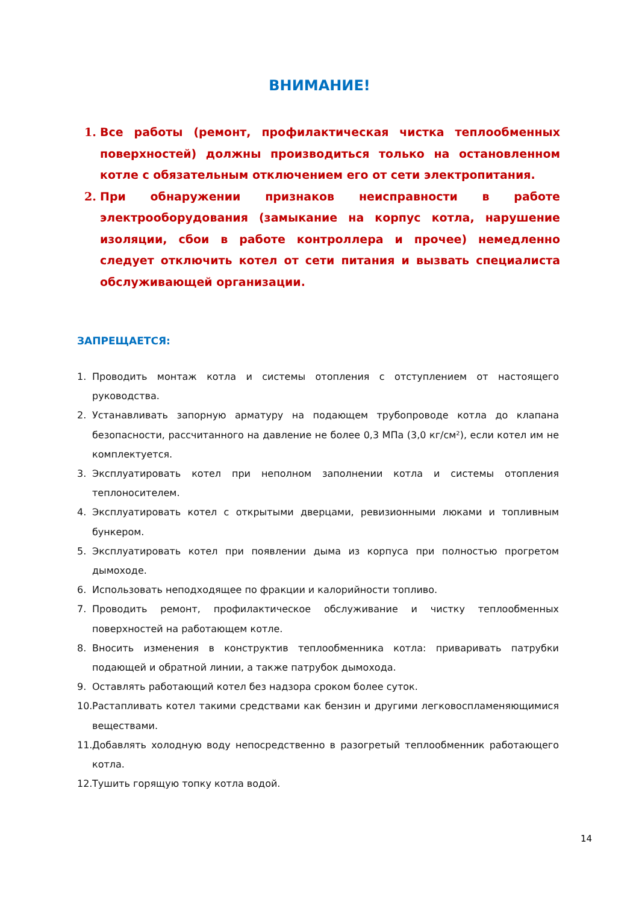ВНИМАНИЕ!
1. Все работы (ремонт, профилактическая чистка теплообменных поверхностей) должны производиться только на остановленном котле с обязательным отключением его от сети электропитания.
2. При обнаружении признаков неисправности в работе электрооборудования (замыкание на корпус котла, нарушение изоляции, сбои в работе контроллера и прочее) немедленно следует отключить котел от сети питания и вызвать специалиста обслуживающей организации.
ЗАПРЕЩАЕТСЯ:
1. Проводить монтаж котла и системы отопления с отступлением от настоящего руководства.
2. Устанавливать запорную арматуру на подающем трубопроводе котла до клапана безопасности, рассчитанного на давление не более 0,3 МПа (3,0 кг/см²), если котел им не комплектуется.
3. Эксплуатировать котел при неполном заполнении котла и системы отопления теплоносителем.
4. Эксплуатировать котел с открытыми дверцами, ревизионными люками и топливным бункером.
5. Эксплуатировать котел при появлении дыма из корпуса при полностью прогретом дымоходе.
6. Использовать неподходящее по фракции и калорийности топливо.
7. Проводить ремонт, профилактическое обслуживание и чистку теплообменных поверхностей на работающем котле.
8. Вносить изменения в конструктив теплообменника котла: приваривать патрубки подающей и обратной линии, а также патрубок дымохода.
9. Оставлять работающий котел без надзора сроком более суток.
10. Растапливать котел такими средствами как бензин и другими легковоспламеняющимися веществами.
11. Добавлять холодную воду непосредственно в разогретый теплообменник работающего котла.
12. Тушить горящую топку котла водой.
14